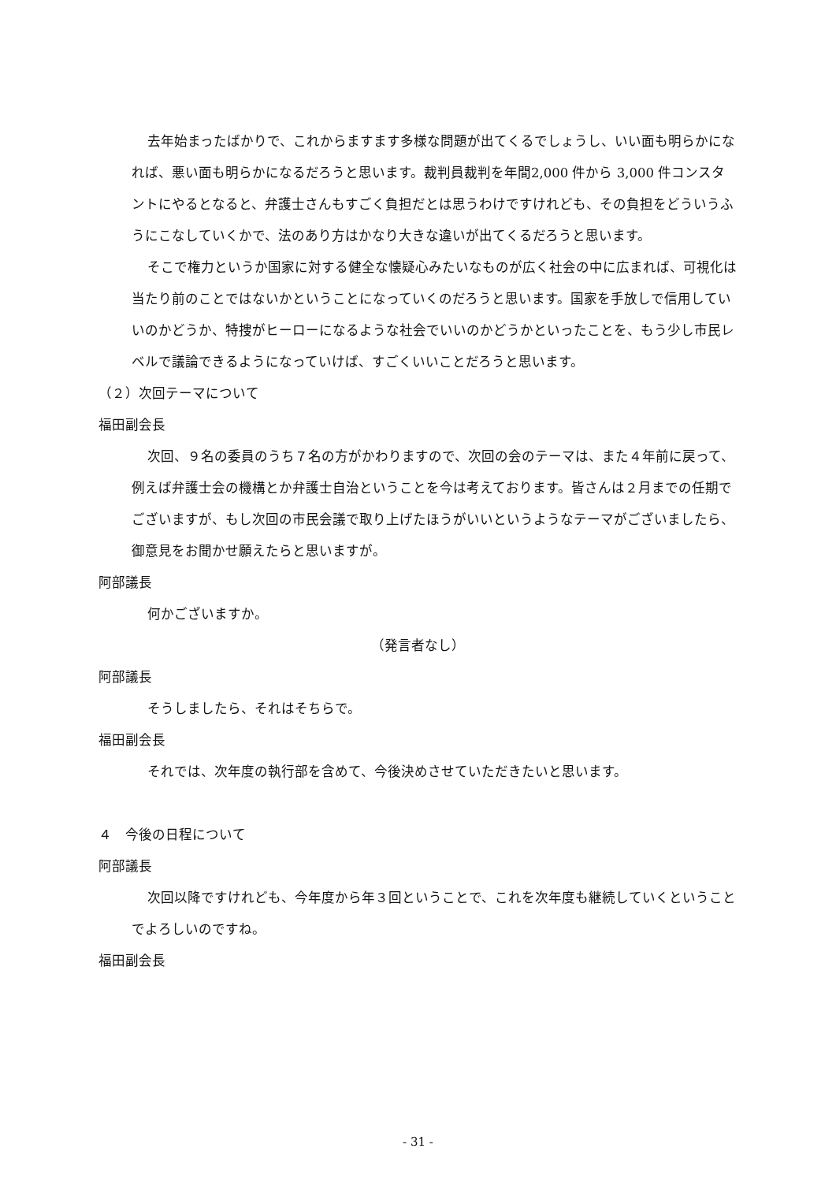去年始まったばかりで、これからますます多様な問題が出てくるでしょうし、いい面も明らかになれば、悪い面も明らかになるだろうと思います。裁判員裁判を年間2,000 件から 3,000 件コンスタントにやるとなると、弁護士さんもすごく負担だとは思うわけですけれども、その負担をどういうふうにこなしていくかで、法のあり方はかなり大きな違いが出てくるだろうと思います。
そこで権力というか国家に対する健全な懐疑心みたいなものが広く社会の中に広まれば、可視化は当たり前のことではないかということになっていくのだろうと思います。国家を手放しで信用していいのかどうか、特捜がヒーローになるような社会でいいのかどうかといったことを、もう少し市民レベルで議論できるようになっていけば、すごくいいことだろうと思います。
（２）次回テーマについて
福田副会長
次回、９名の委員のうち７名の方がかわりますので、次回の会のテーマは、また４年前に戻って、例えば弁護士会の機構とか弁護士自治ということを今は考えております。皆さんは２月までの任期でございますが、もし次回の市民会議で取り上げたほうがいいというようなテーマがございましたら、御意見をお聞かせ願えたらと思いますが。
阿部議長
何かございますか。
（発言者なし）
阿部議長
そうしましたら、それはそちらで。
福田副会長
それでは、次年度の執行部を含めて、今後決めさせていただきたいと思います。
４　今後の日程について
阿部議長
次回以降ですけれども、今年度から年３回ということで、これを次年度も継続していくということでよろしいのですね。
福田副会長
- 31 -